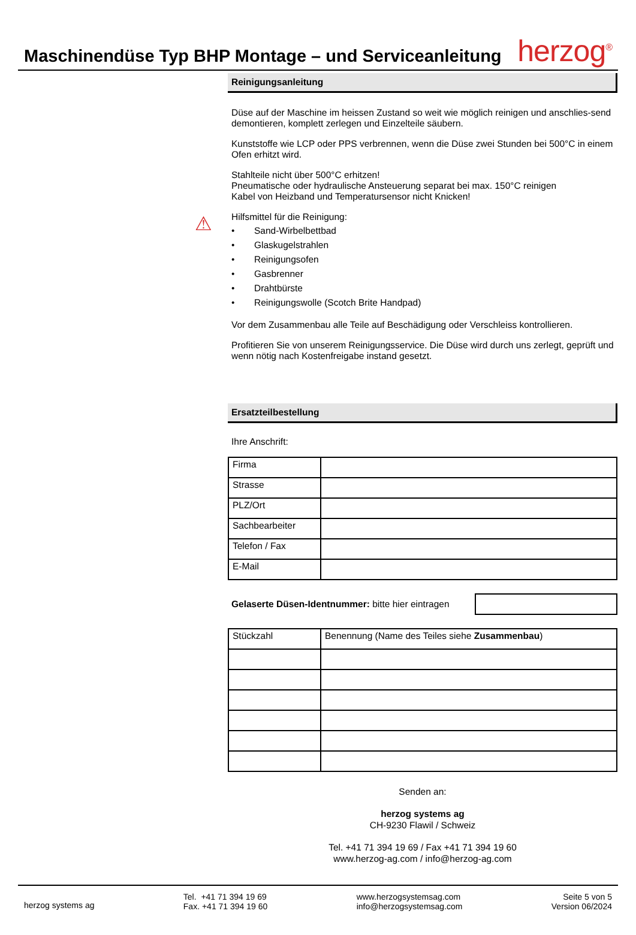Maschinendüse Typ BHP Montage – und Serviceanleitung
herzog<sup>®</sup>
⚠
Reinigungsanleitung
Düse auf der Maschine im heissen Zustand so weit wie möglich reinigen und anschlies-send demontieren, komplett zerlegen und Einzelteile säubern.
Kunststoffe wie LCP oder PPS verbrennen, wenn die Düse zwei Stunden bei 500°C in einem Ofen erhitzt wird.
Stahlteile nicht über 500°C erhitzen!
Pneumatische oder hydraulische Ansteuerung separat bei max. 150°C reinigen
Kabel von Heizband und Temperatursensor nicht Knicken!
Hilfsmittel für die Reinigung:
• Sand-Wirbelbettbad
• Glaskugelstrahlen
• Reinigungsofen
• Gasbrenner
• Drahtbürste
• Reinigungswolle (Scotch Brite Handpad)
Vor dem Zusammenbau alle Teile auf Beschädigung oder Verschleiss kontrollieren.
Profitieren Sie von unserem Reinigungsservice. Die Düse wird durch uns zerlegt, geprüft und wenn nötig nach Kostenfreigabe instand gesetzt.
Ersatzteilbestellung
Ihre Anschrift:
| Firma | |
| Strasse | |
| PLZ/Ort | |
| Sachbearbeiter | |
| Telefon / Fax | |
| E-Mail | |
Gelaserte Düsen-Identnummer: bitte hier eintragen
| Stückzahl | Benennung (Name des Teiles siehe Zusammenbau ) |
Senden an:
herzog systems ag
CH-9230 Flawil / Schweiz
Tel. +41 71 394 19 69 / Fax +41 71 394 19 60
www.herzog-ag.com / info@herzog-ag.com
herzog systems ag
Tel. +41 71 394 19 69
Fax. +41 71 394 19 60
www.herzogsystemsag.com
info@herzogsystemsag.com
Seite 5 von 5
Version 06/2024